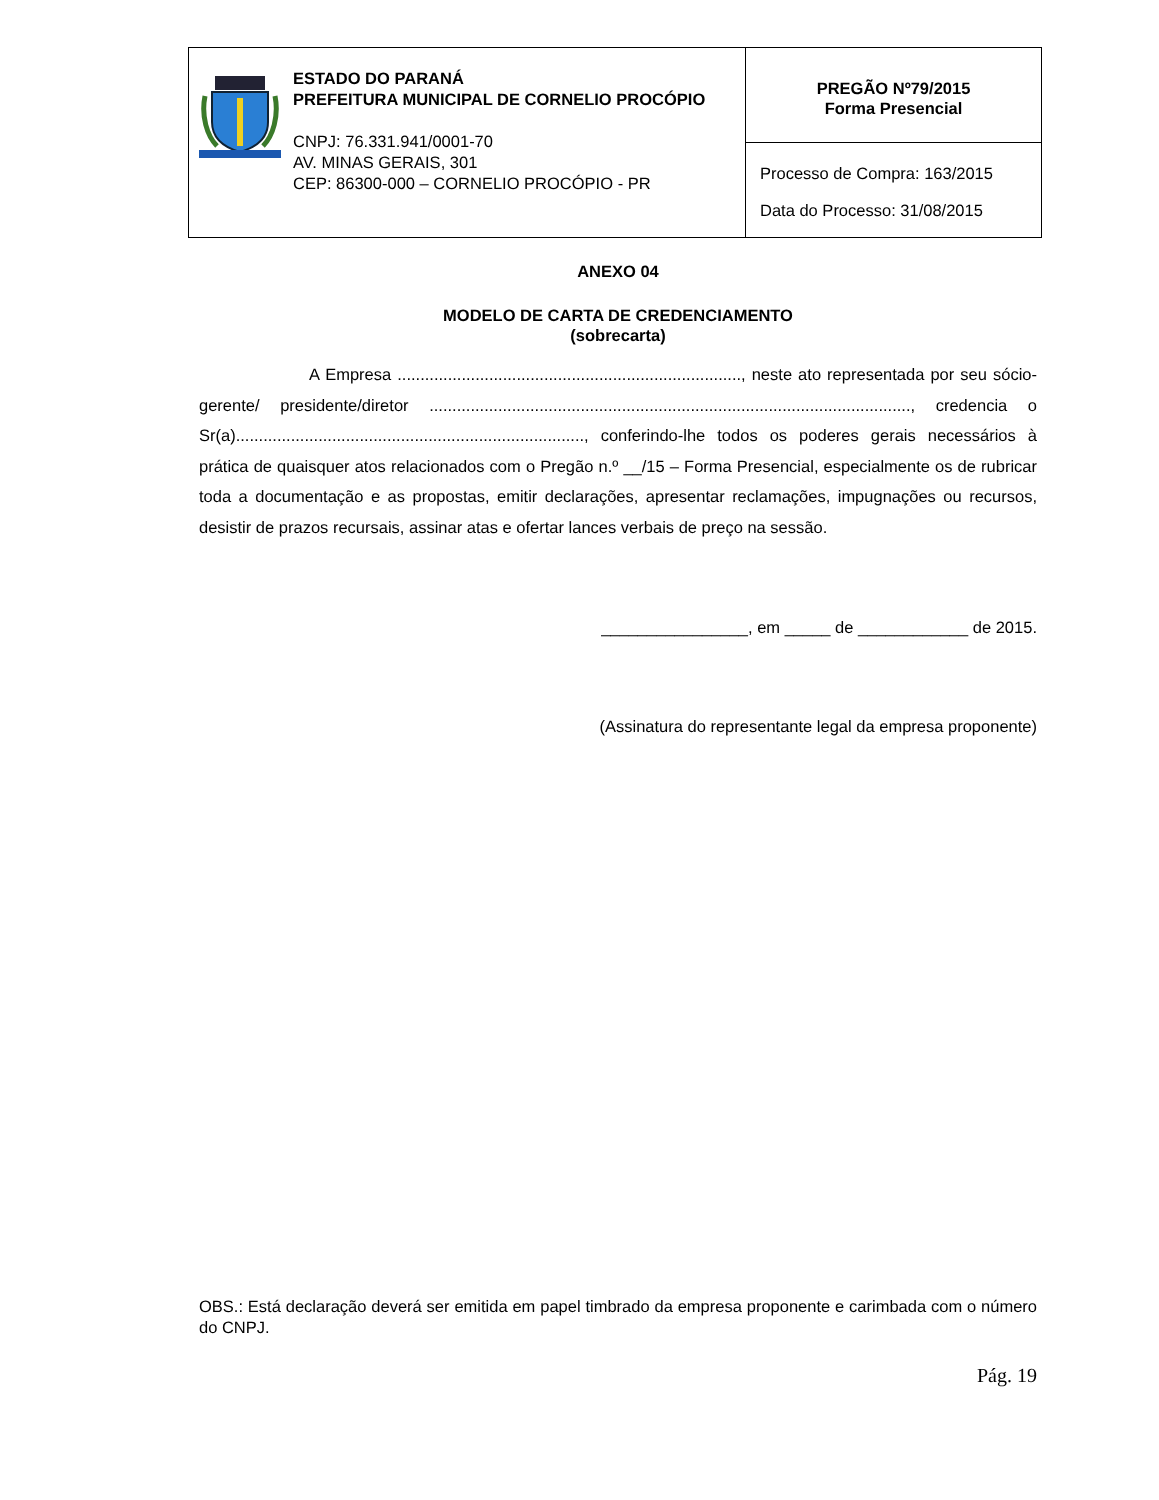| | ESTADO DO PARANÁ PREFEITURA MUNICIPAL DE CORNELIO PROCÓPIO CNPJ: 76.331.941/0001-70 AV. MINAS GERAIS, 301 CEP: 86300-000 – CORNELIO PROCÓPIO - PR | PREGÃO Nº79/2015 Forma Presencial |
| | | Processo de Compra: 163/2015 Data do Processo: 31/08/2015 |
ANEXO 04
MODELO DE CARTA DE CREDENCIAMENTO
(sobrecarta)
A Empresa ..........................................................................., neste ato representada por seu sócio-gerente/ presidente/diretor ........................................................................................................., credencia o Sr(a)............................................................................, conferindo-lhe todos os poderes gerais necessários à prática de quaisquer atos relacionados com o Pregão n.º __/15 – Forma Presencial, especialmente os de rubricar toda a documentação e as propostas, emitir declarações, apresentar reclamações, impugnações ou recursos, desistir de prazos recursais, assinar atas e ofertar lances verbais de preço na sessão.
________________, em _____ de ____________ de 2015.
(Assinatura do representante legal da empresa proponente)
OBS.: Está declaração deverá ser emitida em papel timbrado da empresa proponente e carimbada com o número do CNPJ.
Pág. 19